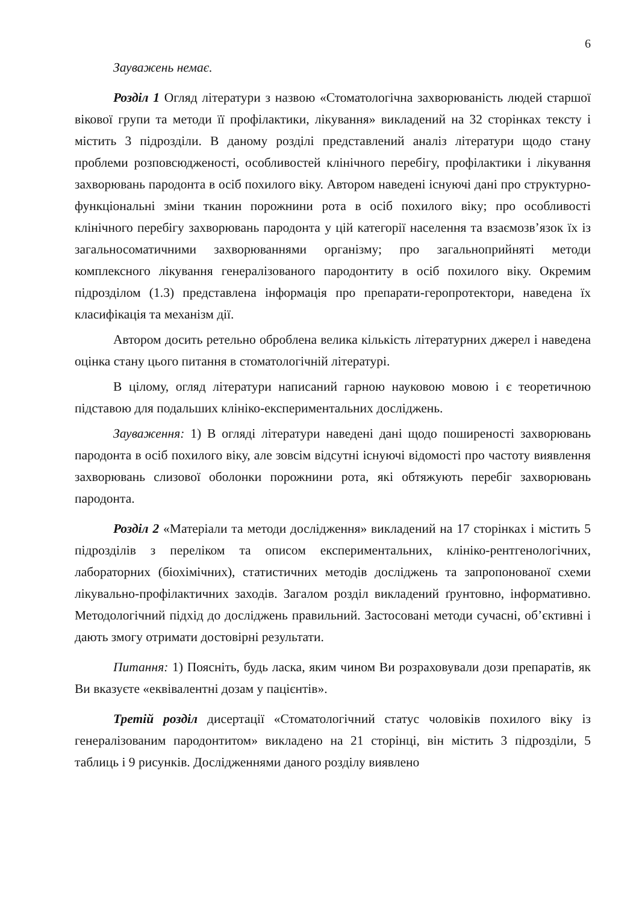6
Зауважень немає.
Розділ 1 Огляд літератури з назвою «Стоматологічна захворюваність людей старшої вікової групи та методи її профілактики, лікування» викладений на 32 сторінках тексту і містить 3 підрозділи. В даному розділі представлений аналіз літератури щодо стану проблеми розповсюдженості, особливостей клінічного перебігу, профілактики і лікування захворювань пародонта в осіб похилого віку. Автором наведені існуючі дані про структурно-функціональні зміни тканин порожнини рота в осіб похилого віку; про особливості клінічного перебігу захворювань пародонта у цій категорії населення та взаємозв’язок їх із загальносоматичними захворюваннями організму; про загальноприйняті методи комплексного лікування генералізованого пародонтиту в осіб похилого віку. Окремим підрозділом (1.3) представлена інформація про препарати-геропротектори, наведена їх класифікація та механізм дії.
Автором досить ретельно оброблена велика кількість літературних джерел і наведена оцінка стану цього питання в стоматологічній літературі.
В цілому, огляд літератури написаний гарною науковою мовою і є теоретичною підставою для подальших клініко-експериментальних досліджень.
Зауваження: 1) В огляді літератури наведені дані щодо поширеності захворювань пародонта в осіб похилого віку, але зовсім відсутні існуючі відомості про частоту виявлення захворювань слизової оболонки порожнини рота, які обтяжують перебіг захворювань пародонта.
Розділ 2 «Матеріали та методи дослідження» викладений на 17 сторінках і містить 5 підрозділів з переліком та описом експериментальних, клініко-рентгенологічних, лабораторних (біохімічних), статистичних методів досліджень та запропонованої схеми лікувально-профілактичних заходів. Загалом розділ викладений ґрунтовно, інформативно. Методологічний підхід до досліджень правильний. Застосовані методи сучасні, об’єктивні і дають змогу отримати достовірні результати.
Питання: 1) Поясніть, будь ласка, яким чином Ви розраховували дози препаратів, як Ви вказуєте «еквівалентні дозам у пацієнтів».
Третій розділ дисертації «Стоматологічний статус чоловіків похилого віку із генералізованим пародонтитом» викладено на 21 сторінці, він містить 3 підрозділи, 5 таблиць і 9 рисунків. Дослідженнями даного розділу виявлено